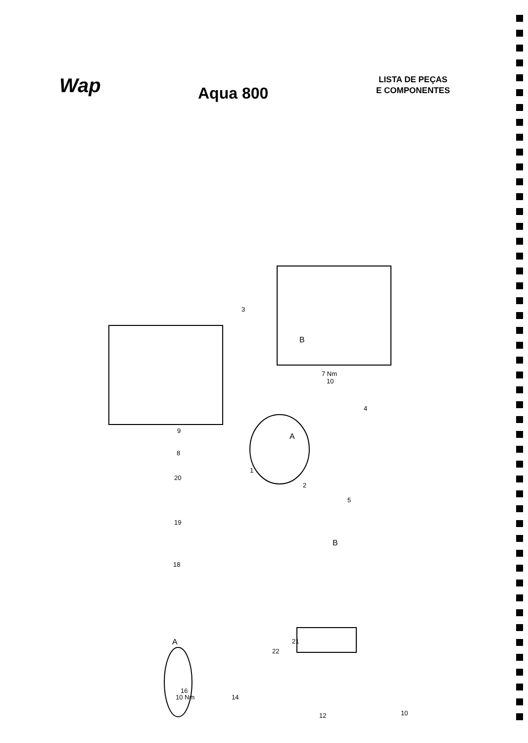Wap
Aqua 800
LISTA DE PEÇAS
E COMPONENTES
3
B
7 Nm
10
4
9
A
8
1
20
2
5
19
B
18
A 21
22
16
10 Nm 14
12 10